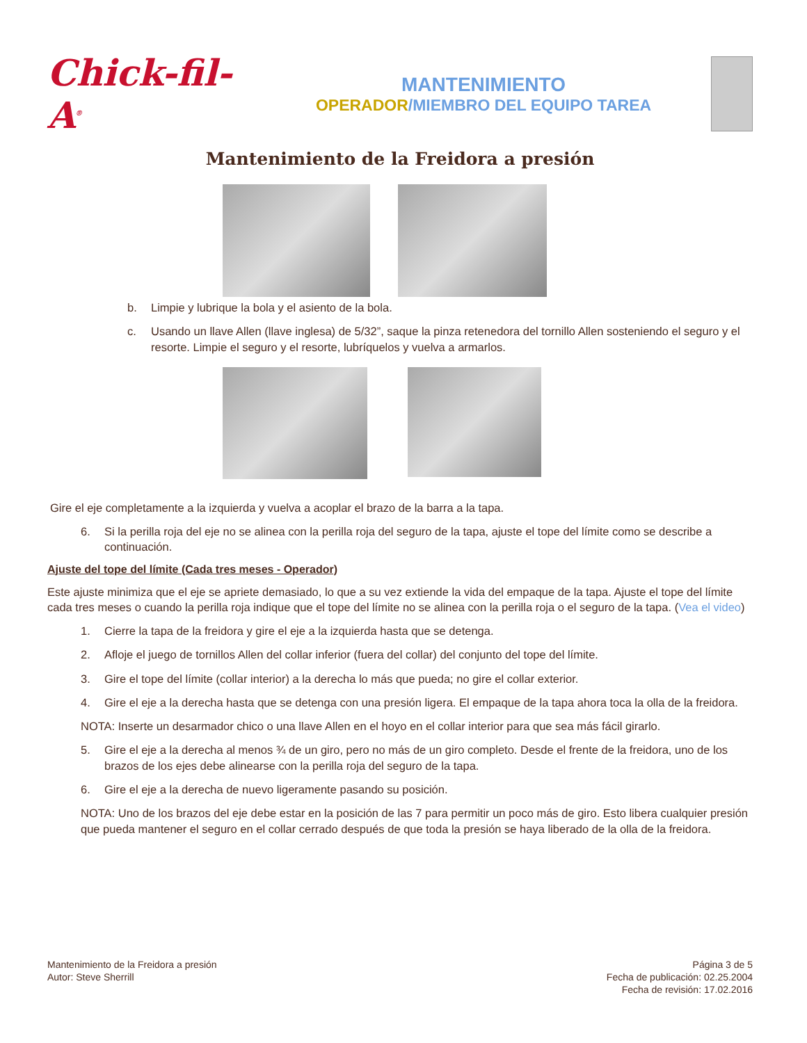Chick-fil-A<sup>®</sup>
MANTENIMIENTO
OPERADOR/MIEMBRO DEL EQUIPO TAREA
Mantenimiento de la Freidora a presión
b. Limpie y lubrique la bola y el asiento de la bola.
c. Usando un llave Allen (llave inglesa) de 5/32”, saque la pinza retenedora del tornillo Allen sosteniendo el seguro y el resorte. Limpie el seguro y el resorte, lubríquelos y vuelva a armarlos.
Gire el eje completamente a la izquierda y vuelva a acoplar el brazo de la barra a la tapa.
6. Si la perilla roja del eje no se alinea con la perilla roja del seguro de la tapa, ajuste el tope del límite como se describe a continuación.
Ajuste del tope del límite (Cada tres meses - Operador)
Este ajuste minimiza que el eje se apriete demasiado, lo que a su vez extiende la vida del empaque de la tapa. Ajuste el tope del límite cada tres meses o cuando la perilla roja indique que el tope del límite no se alinea con la perilla roja o el seguro de la tapa. (Vea el video)
1. Cierre la tapa de la freidora y gire el eje a la izquierda hasta que se detenga.
2. Afloje el juego de tornillos Allen del collar inferior (fuera del collar) del conjunto del tope del límite.
3. Gire el tope del límite (collar interior) a la derecha lo más que pueda; no gire el collar exterior.
4. Gire el eje a la derecha hasta que se detenga con una presión ligera. El empaque de la tapa ahora toca la olla de la freidora.
NOTA: Inserte un desarmador chico o una llave Allen en el hoyo en el collar interior para que sea más fácil girarlo.
5. Gire el eje a la derecha al menos ¾ de un giro, pero no más de un giro completo. Desde el frente de la freidora, uno de los brazos de los ejes debe alinearse con la perilla roja del seguro de la tapa.
6. Gire el eje a la derecha de nuevo ligeramente pasando su posición.
NOTA: Uno de los brazos del eje debe estar en la posición de las 7 para permitir un poco más de giro. Esto libera cualquier presión que pueda mantener el seguro en el collar cerrado después de que toda la presión se haya liberado de la olla de la freidora.
Mantenimiento de la Freidora a presión
Autor: Steve Sherrill
Página 3 de 5
Fecha de publicación: 02.25.2004
Fecha de revisión: 17.02.2016